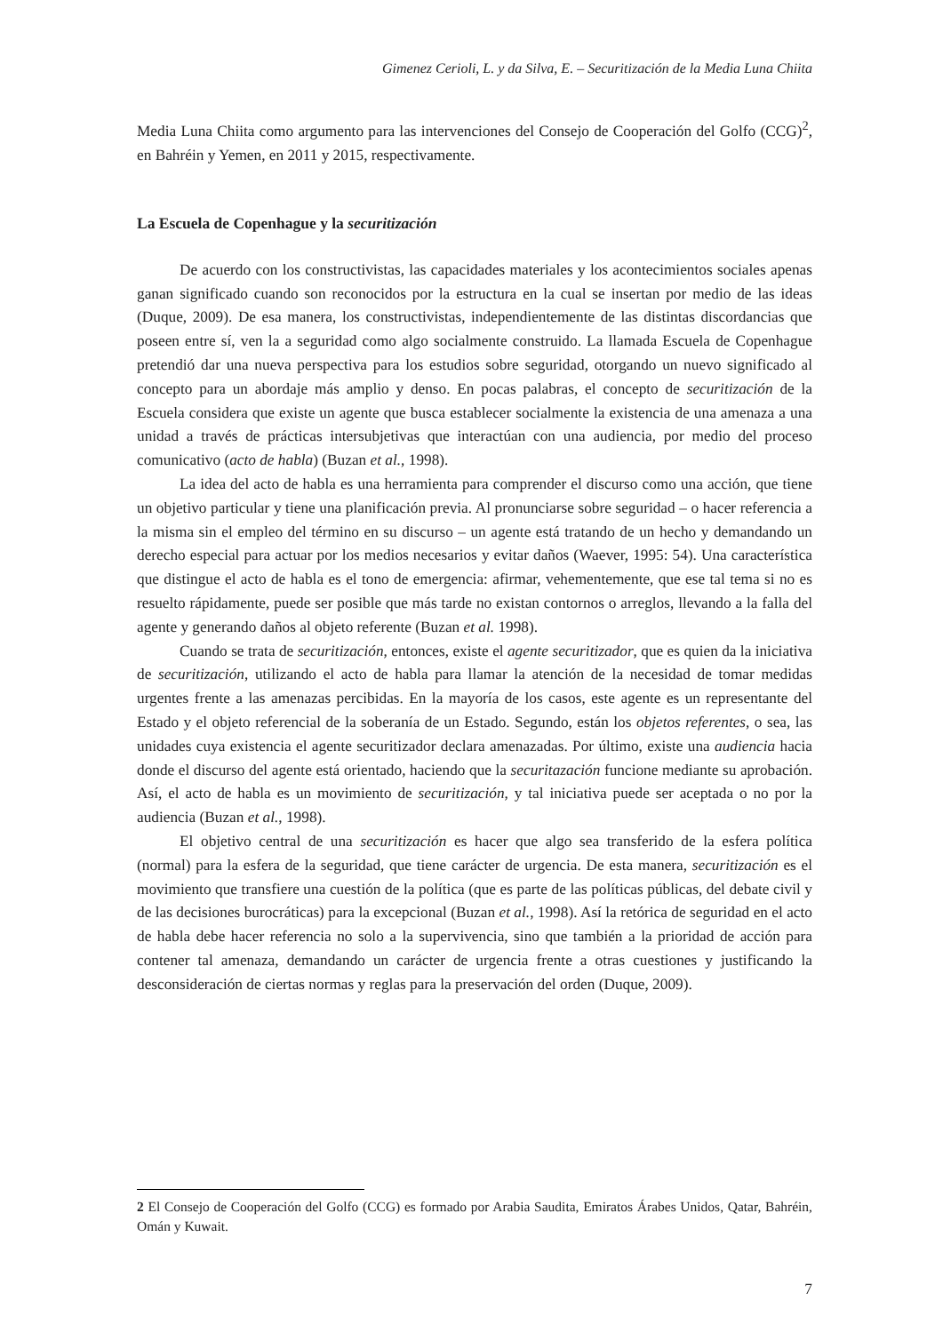Gimenez Cerioli, L. y da Silva, E. – Securitización de la Media Luna Chiita
Media Luna Chiita como argumento para las intervenciones del Consejo de Cooperación del Golfo (CCG)<sup>2</sup>, en Bahréin y Yemen, en 2011 y 2015, respectivamente.
La Escuela de Copenhague y la securitización
De acuerdo con los constructivistas, las capacidades materiales y los acontecimientos sociales apenas ganan significado cuando son reconocidos por la estructura en la cual se insertan por medio de las ideas (Duque, 2009). De esa manera, los constructivistas, independientemente de las distintas discordancias que poseen entre sí, ven la a seguridad como algo socialmente construido. La llamada Escuela de Copenhague pretendió dar una nueva perspectiva para los estudios sobre seguridad, otorgando un nuevo significado al concepto para un abordaje más amplio y denso. En pocas palabras, el concepto de securitización de la Escuela considera que existe un agente que busca establecer socialmente la existencia de una amenaza a una unidad a través de prácticas intersubjetivas que interactúan con una audiencia, por medio del proceso comunicativo (acto de habla) (Buzan et al., 1998).
La idea del acto de habla es una herramienta para comprender el discurso como una acción, que tiene un objetivo particular y tiene una planificación previa. Al pronunciarse sobre seguridad – o hacer referencia a la misma sin el empleo del término en su discurso – un agente está tratando de un hecho y demandando un derecho especial para actuar por los medios necesarios y evitar daños (Waever, 1995: 54). Una característica que distingue el acto de habla es el tono de emergencia: afirmar, vehementemente, que ese tal tema si no es resuelto rápidamente, puede ser posible que más tarde no existan contornos o arreglos, llevando a la falla del agente y generando daños al objeto referente (Buzan et al. 1998).
Cuando se trata de securitización, entonces, existe el agente securitizador, que es quien da la iniciativa de securitización, utilizando el acto de habla para llamar la atención de la necesidad de tomar medidas urgentes frente a las amenazas percibidas. En la mayoría de los casos, este agente es un representante del Estado y el objeto referencial de la soberanía de un Estado. Segundo, están los objetos referentes, o sea, las unidades cuya existencia el agente securitizador declara amenazadas. Por último, existe una audiencia hacia donde el discurso del agente está orientado, haciendo que la securitazación funcione mediante su aprobación. Así, el acto de habla es un movimiento de securitización, y tal iniciativa puede ser aceptada o no por la audiencia (Buzan et al., 1998).
El objetivo central de una securitización es hacer que algo sea transferido de la esfera política (normal) para la esfera de la seguridad, que tiene carácter de urgencia. De esta manera, securitización es el movimiento que transfiere una cuestión de la política (que es parte de las políticas públicas, del debate civil y de las decisiones burocráticas) para la excepcional (Buzan et al., 1998). Así la retórica de seguridad en el acto de habla debe hacer referencia no solo a la supervivencia, sino que también a la prioridad de acción para contener tal amenaza, demandando un carácter de urgencia frente a otras cuestiones y justificando la desconsideración de ciertas normas y reglas para la preservación del orden (Duque, 2009).
2 El Consejo de Cooperación del Golfo (CCG) es formado por Arabia Saudita, Emiratos Árabes Unidos, Qatar, Bahréin, Omán y Kuwait.
7